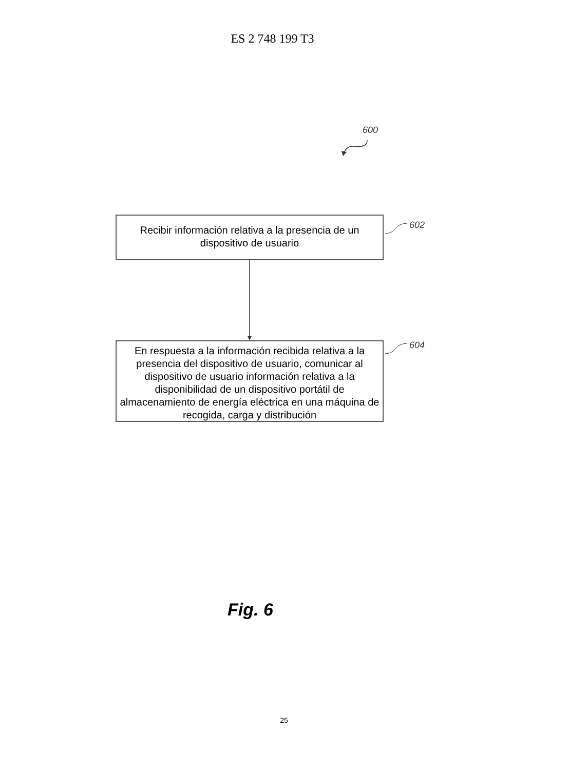ES 2 748 199 T3
600
Recibir información relativa a la presencia de un dispositivo de usuario
602
En respuesta a la información recibida relativa a la presencia del dispositivo de usuario, comunicar al dispositivo de usuario información relativa a la disponibilidad de un dispositivo portátil de almacenamiento de energía eléctrica en una máquina de recogida, carga y distribución
604
Fig. 6
25